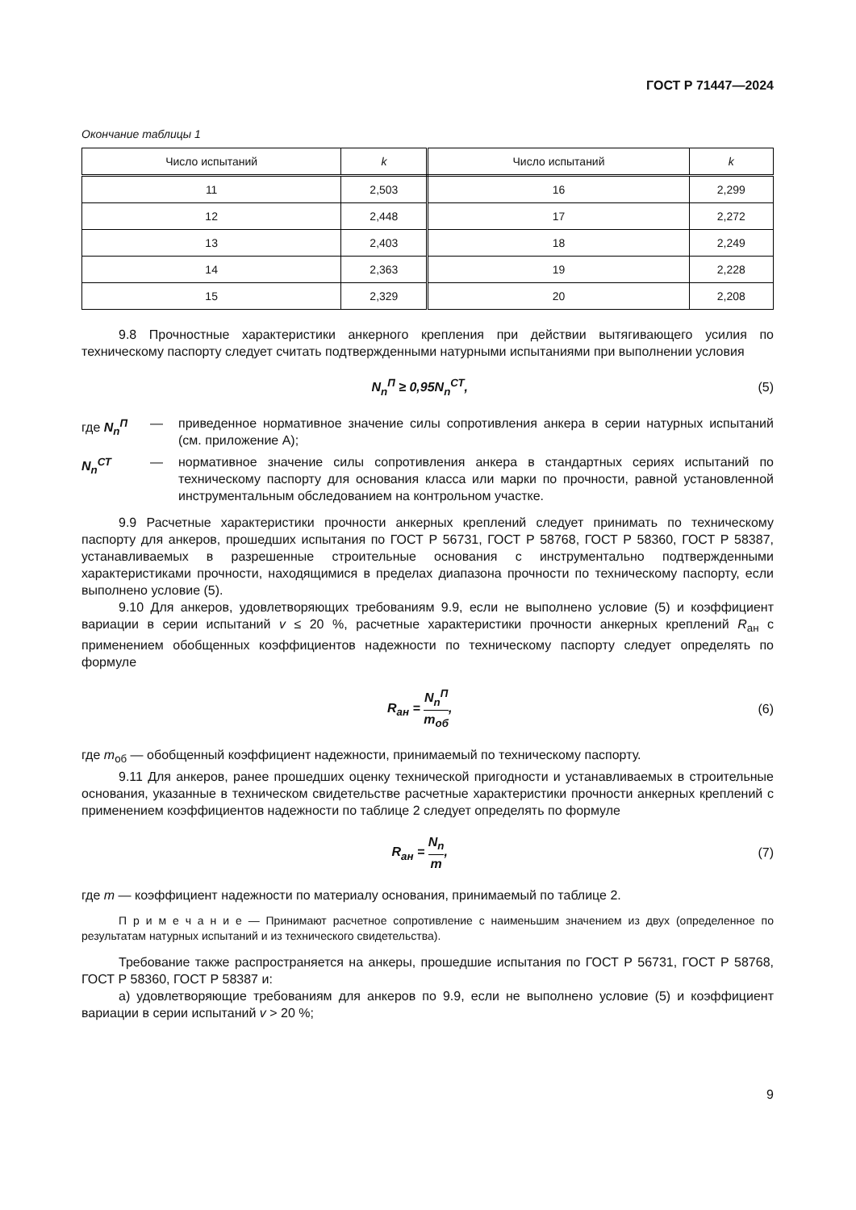ГОСТ Р 71447—2024
Окончание таблицы 1
| Число испытаний | k | Число испытаний | k |
| --- | --- | --- | --- |
| 11 | 2,503 | 16 | 2,299 |
| 12 | 2,448 | 17 | 2,272 |
| 13 | 2,403 | 18 | 2,249 |
| 14 | 2,363 | 19 | 2,228 |
| 15 | 2,329 | 20 | 2,208 |
9.8 Прочностные характеристики анкерного крепления при действии вытягивающего усилия по техническому паспорту следует считать подтвержденными натурными испытаниями при выполнении условия
N<sub>n</sub><sup>П</sup> ≥ 0,95N<sub>n</sub><sup>СТ</sup>, (5)
где N<sub>n</sub><sup>П</sup> — приведенное нормативное значение силы сопротивления анкера в серии натурных испытаний (см. приложение А);
N<sub>n</sub><sup>СТ</sup> — нормативное значение силы сопротивления анкера в стандартных сериях испытаний по техническому паспорту для основания класса или марки по прочности, равной установленной инструментальным обследованием на контрольном участке.
9.9 Расчетные характеристики прочности анкерных креплений следует принимать по техническому паспорту для анкеров, прошедших испытания по ГОСТ Р 56731, ГОСТ Р 58768, ГОСТ Р 58360, ГОСТ Р 58387, устанавливаемых в разрешенные строительные основания с инструментально подтвержденными характеристиками прочности, находящимися в пределах диапазона прочности по техническому паспорту, если выполнено условие (5).
9.10 Для анкеров, удовлетворяющих требованиям 9.9, если не выполнено условие (5) и коэффициент вариации в серии испытаний v ≤ 20 %, расчетные характеристики прочности анкерных креплений R<sub>ан</sub> с применением обобщенных коэффициентов надежности по техническому паспорту следует определять по формуле
R<sub>ан</sub> = N<sub>n</sub><sup>П</sup> m<sub>об</sub>, (6)
где m<sub>об</sub> — обобщенный коэффициент надежности, принимаемый по техническому паспорту.
9.11 Для анкеров, ранее прошедших оценку технической пригодности и устанавливаемых в строительные основания, указанные в техническом свидетельстве расчетные характеристики прочности анкерных креплений с применением коэффициентов надежности по таблице 2 следует определять по формуле
R<sub>ан</sub> = N<sub>n</sub> m, (7)
где m — коэффициент надежности по материалу основания, принимаемый по таблице 2.
П р и м е ч а н и е — Принимают расчетное сопротивление с наименьшим значением из двух (определенное по результатам натурных испытаний и из технического свидетельства).
Требование также распространяется на анкеры, прошедшие испытания по ГОСТ Р 56731, ГОСТ Р 58768, ГОСТ Р 58360, ГОСТ Р 58387 и:
а) удовлетворяющие требованиям для анкеров по 9.9, если не выполнено условие (5) и коэффициент вариации в серии испытаний v > 20 %;
9